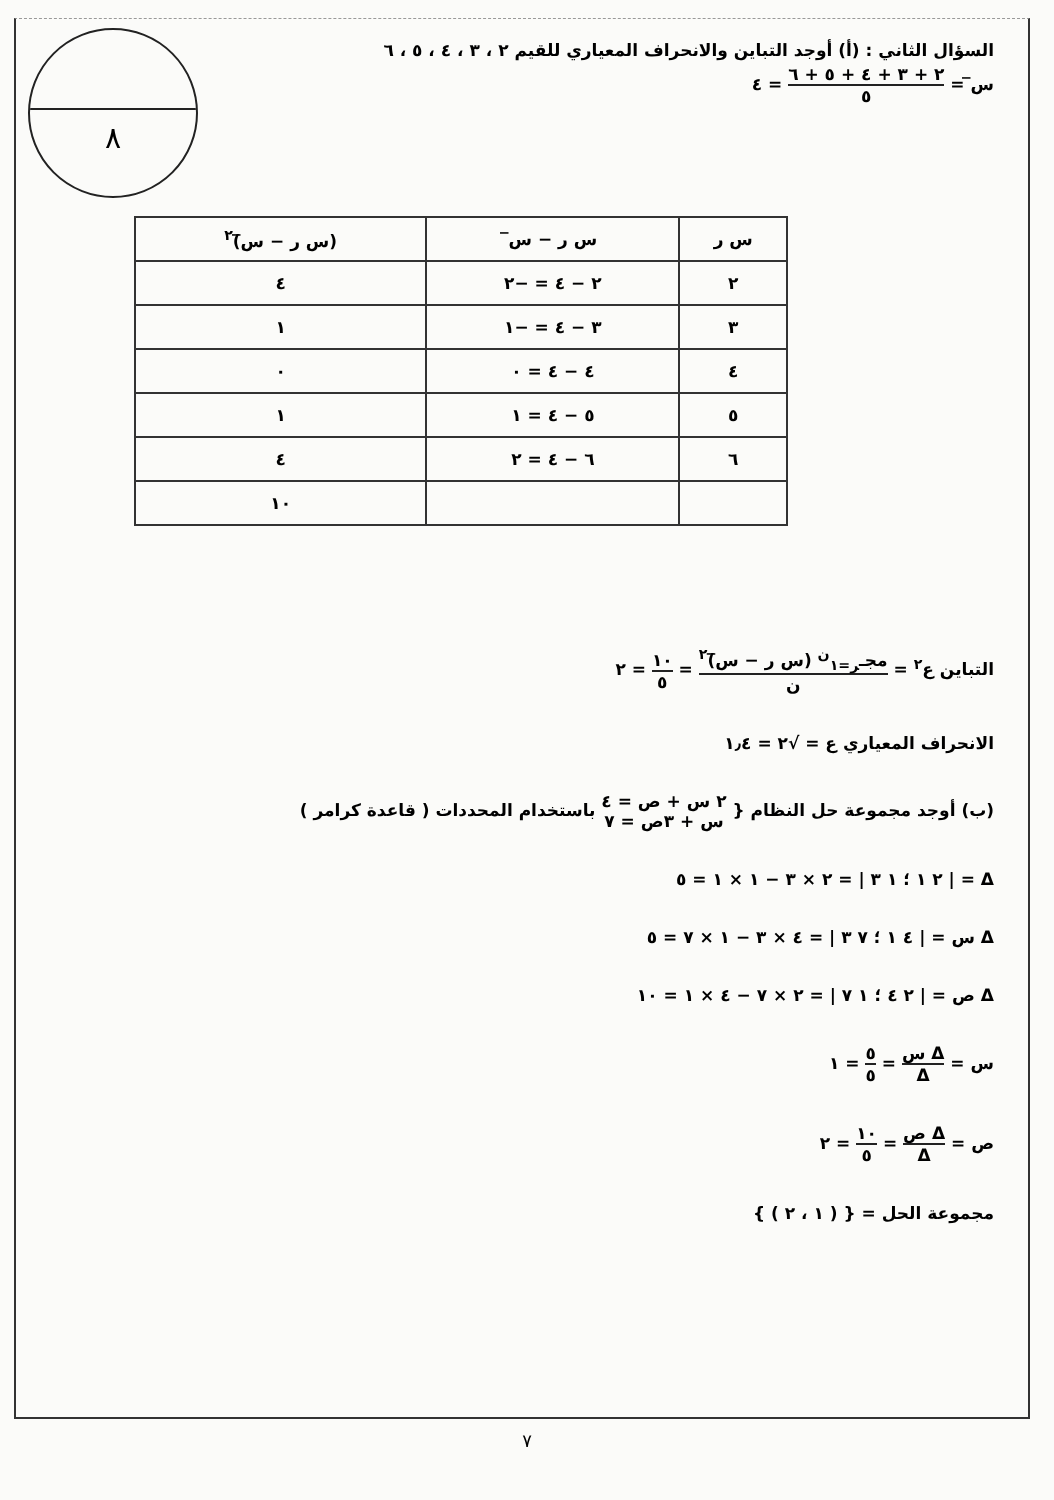٨
السؤال الثاني : (أ) أوجد التباين والانحراف المعياري للقيم ٢ ، ٣ ، ٤ ، ٥ ، ٦
س̅ = ٢ + ٣ + ٤ + ٥ + ٦ ٥ = ٤
| س ر | س ر − س̅ | (س ر − س̅)<sup>٢</sup> |
| --- | --- | --- |
| ٢ | ٢ − ٤ = −٢ | ٤ |
| ٣ | ٣ − ٤ = −١ | ١ |
| ٤ | ٤ − ٤ = ٠ | ٠ |
| ٥ | ٥ − ٤ = ١ | ١ |
| ٦ | ٦ − ٤ = ٢ | ٤ |
| | | ١٠ |
التباين ع<sup>٢</sup> = مجـ<sub>ر=١</sub><sup>ن</sup> (س ر − س̅)<sup>٢</sup> ن = ١٠ ٥ = ٢
الانحراف المعياري ع = √٢ = ١٫٤
(ب) أوجد مجموعة حل النظام { ٢ س + ص = ٤ س + ٣ص = ٧ باستخدام المحددات ( قاعدة كرامر )
Δ = | ٢ ١ ؛ ١ ٣ | = ٢ × ٣ − ١ × ١ = ٥
Δ س = | ٤ ١ ؛ ٧ ٣ | = ٤ × ٣ − ١ × ٧ = ٥
Δ ص = | ٢ ٤ ؛ ١ ٧ | = ٢ × ٧ − ٤ × ١ = ١٠
س = Δ س Δ = ٥ ٥ = ١
ص = Δ ص Δ = ١٠ ٥ = ٢
مجموعة الحل = { ( ١ ، ٢ ) }
٧